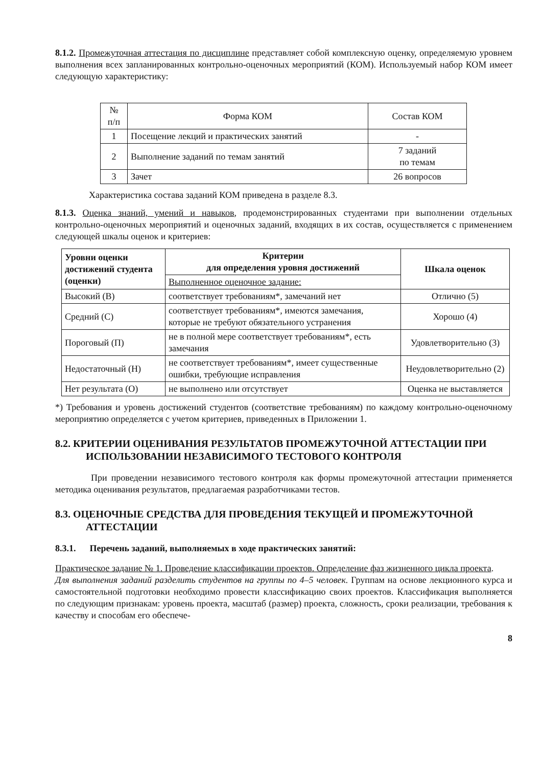8.1.2. Промежуточная аттестация по дисциплине представляет собой комплексную оценку, определяемую уровнем выполнения всех запланированных контрольно-оценочных мероприятий (КОМ). Используемый набор КОМ имеет следующую характеристику:
| № п/п | Форма КОМ | Состав КОМ |
| --- | --- | --- |
| 1 | Посещение лекций и практических занятий | - |
| 2 | Выполнение заданий по темам занятий | 7 заданий по темам |
| 3 | Зачет | 26 вопросов |
Характеристика состава заданий КОМ приведена в разделе 8.3.
8.1.3. Оценка знаний, умений и навыков, продемонстрированных студентами при выполнении отдельных контрольно-оценочных мероприятий и оценочных заданий, входящих в их состав, осуществляется с применением следующей шкалы оценок и критериев:
| Уровни оценки достижений студента (оценки) | Критерии для определения уровня достижений | Шкала оценок |
| --- | --- | --- |
| | Выполненное оценочное задание: | |
| Высокий (В) | соответствует требованиям*, замечаний нет | Отлично (5) |
| Средний (С) | соответствует требованиям*, имеются замечания, которые не требуют обязательного устранения | Хорошо (4) |
| Пороговый (П) | не в полной мере соответствует требованиям*, есть замечания | Удовлетворительно (3) |
| Недостаточный (Н) | не соответствует требованиям*, имеет существенные ошибки, требующие исправления | Неудовлетворительно (2) |
| Нет результата (О) | не выполнено или отсутствует | Оценка не выставляется |
*) Требования и уровень достижений студентов (соответствие требованиям) по каждому контрольно-оценочному мероприятию определяется с учетом критериев, приведенных в Приложении 1.
8.2. КРИТЕРИИ ОЦЕНИВАНИЯ РЕЗУЛЬТАТОВ ПРОМЕЖУТОЧНОЙ АТТЕСТАЦИИ ПРИ ИСПОЛЬЗОВАНИИ НЕЗАВИСИМОГО ТЕСТОВОГО КОНТРОЛЯ
При проведении независимого тестового контроля как формы промежуточной аттестации применяется методика оценивания результатов, предлагаемая разработчиками тестов.
8.3. ОЦЕНОЧНЫЕ СРЕДСТВА ДЛЯ ПРОВЕДЕНИЯ ТЕКУЩЕЙ И ПРОМЕЖУТОЧНОЙ АТТЕСТАЦИИ
8.3.1. Перечень заданий, выполняемых в ходе практических занятий:
Практическое задание № 1. Проведение классификации проектов. Определение фаз жизненного цикла проекта.
Для выполнения заданий разделить студентов на группы по 4–5 человек. Группам на основе лекционного курса и самостоятельной подготовки необходимо провести классификацию своих проектов. Классификация выполняется по следующим признакам: уровень проекта, масштаб (размер) проекта, сложность, сроки реализации, требования к качеству и способам его обеспече-
8